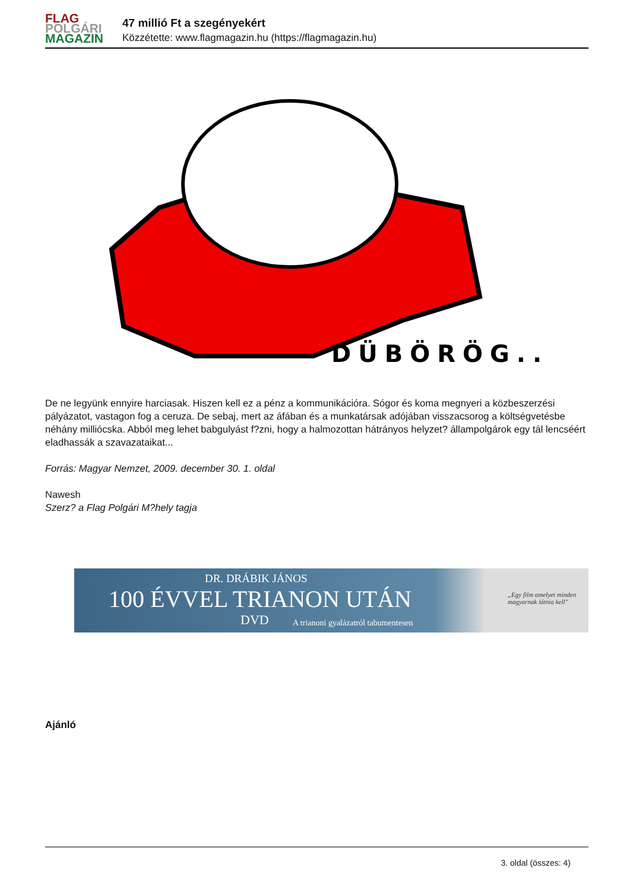FLAG
POLGÁRI
MAGAZIN
47 millió Ft a szegényekért
Közzétette: www.flagmagazin.hu (https://flagmagazin.hu)
DÜBÖRÖG...
De ne legyünk ennyire harciasak. Hiszen kell ez a pénz a kommunikációra. Sógor és koma megnyeri a közbeszerzési pályázatot, vastagon fog a ceruza. De sebaj, mert az áfában és a munkatársak adójában visszacsorog a költségvetésbe néhány milliócska. Abból meg lehet babgulyást f?zni, hogy a halmozottan hátrányos helyzet? állampolgárok egy tál lencséért eladhassák a szavazataikat...
Forrás: Magyar Nemzet, 2009. december 30. 1. oldal
Nawesh
Szerz? a Flag Polgári M?hely tagja
DR. DRÁBIK JÁNOS
100 ÉVVEL TRIANON UTÁN
DVD
A trianoni gyalázatról tabumentesen
„Egy film amelyet minden
magyarnak látnia kell"
Ajánló
3. oldal (összes: 4)